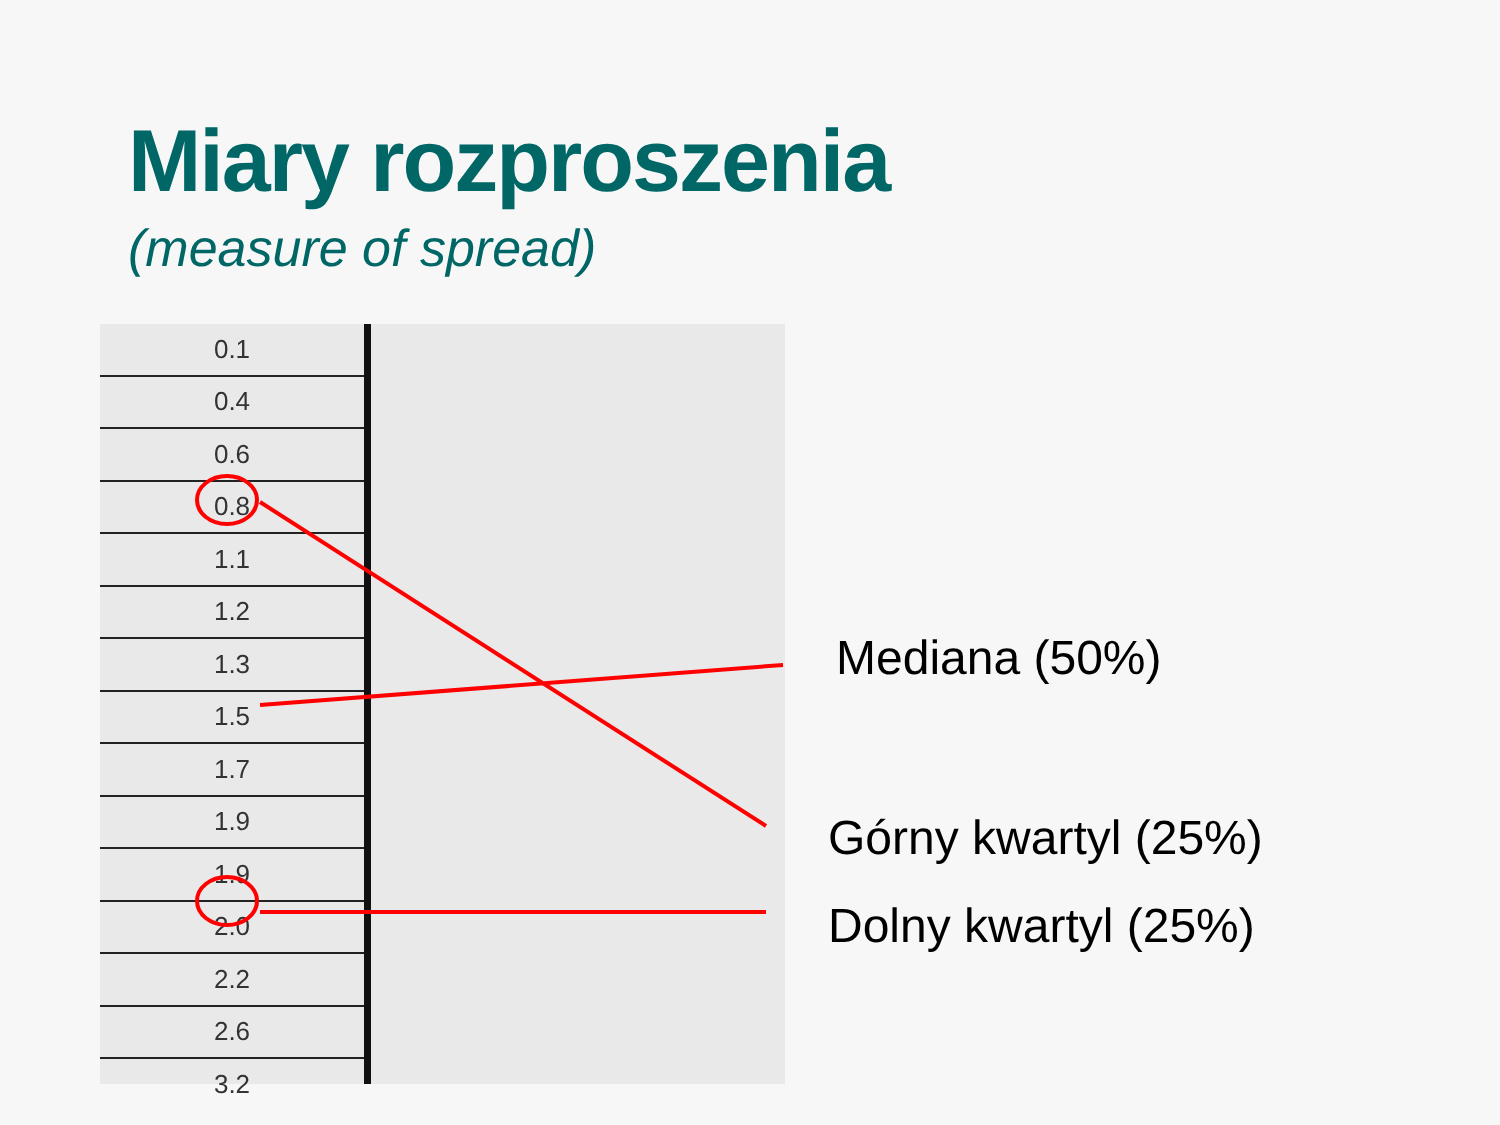Miary rozproszenia
(measure of spread)
| 0.1 |
| 0.4 |
| 0.6 |
| 0.8 |
| 1.1 |
| 1.2 |
| 1.3 |
| 1.5 |
| 1.7 |
| 1.9 |
| 1.9 |
| 2.0 |
| 2.2 |
| 2.6 |
| 3.2 |
Mediana (50%)
Górny kwartyl (25%)
Dolny kwartyl (25%)